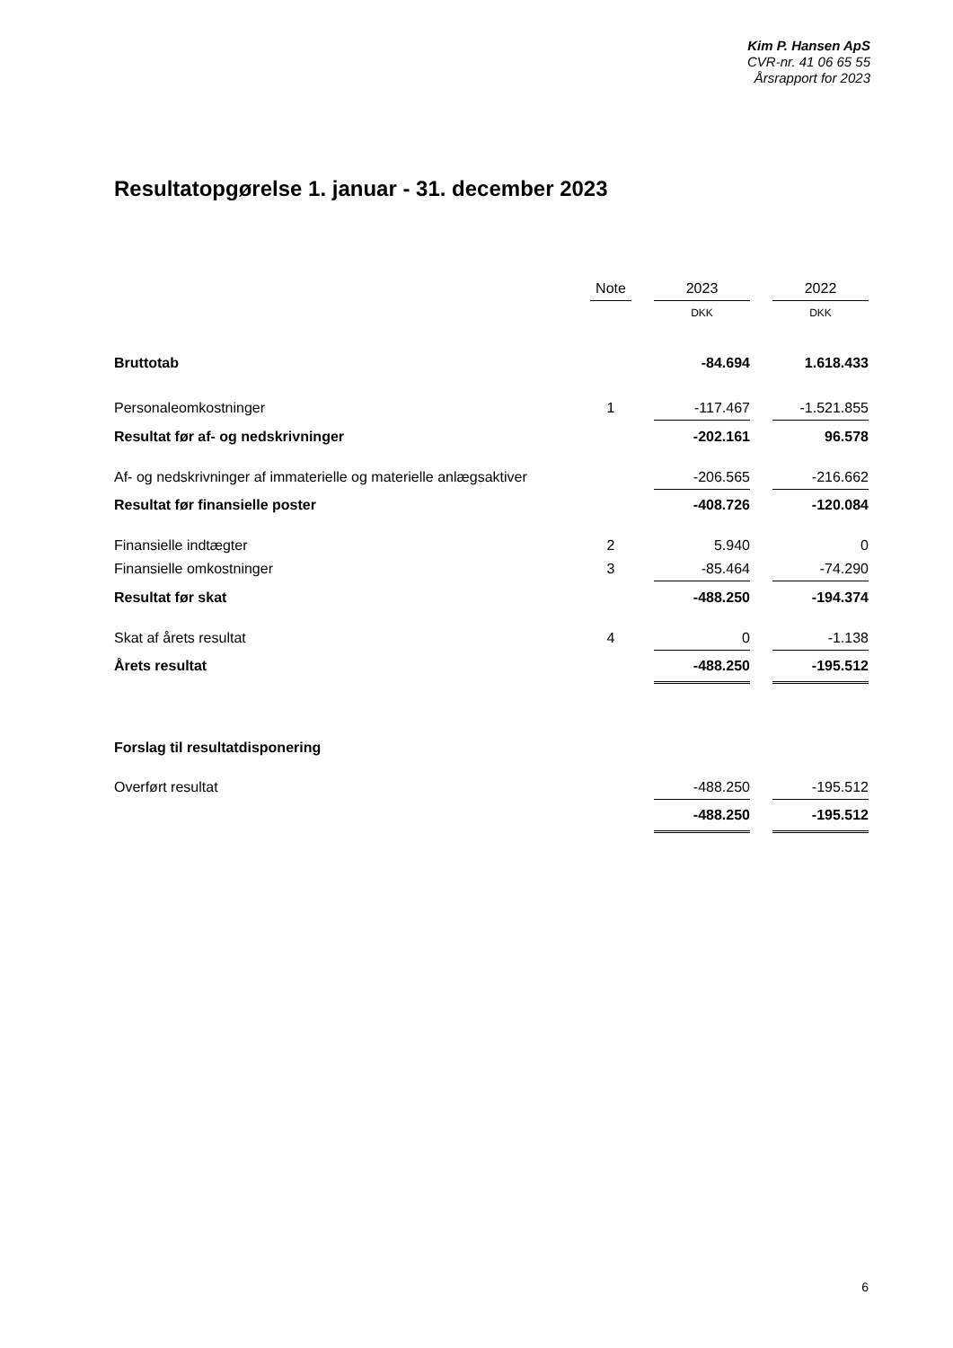Kim P. Hansen ApS
CVR-nr. 41 06 65 55
Årsrapport for 2023
Resultatopgørelse 1. januar - 31. december 2023
| | Note | | 2023 | | 2022 |
| --- | --- | --- | --- | --- | --- |
| | | | DKK | | DKK |
| Bruttotab | | | -84.694 | | 1.618.433 |
| Personaleomkostninger | 1 | | -117.467 | | -1.521.855 |
| Resultat før af- og nedskrivninger | | | -202.161 | | 96.578 |
| Af- og nedskrivninger af immaterielle og materielle anlægsaktiver | | | -206.565 | | -216.662 |
| Resultat før finansielle poster | | | -408.726 | | -120.084 |
| Finansielle indtægter | 2 | | 5.940 | | 0 |
| Finansielle omkostninger | 3 | | -85.464 | | -74.290 |
| Resultat før skat | | | -488.250 | | -194.374 |
| Skat af årets resultat | 4 | | 0 | | -1.138 |
| Årets resultat | | | -488.250 | | -195.512 |
| Forslag til resultatdisponering | | | | | |
| Overført resultat | | | -488.250 | | -195.512 |
| | | | -488.250 | | -195.512 |
6